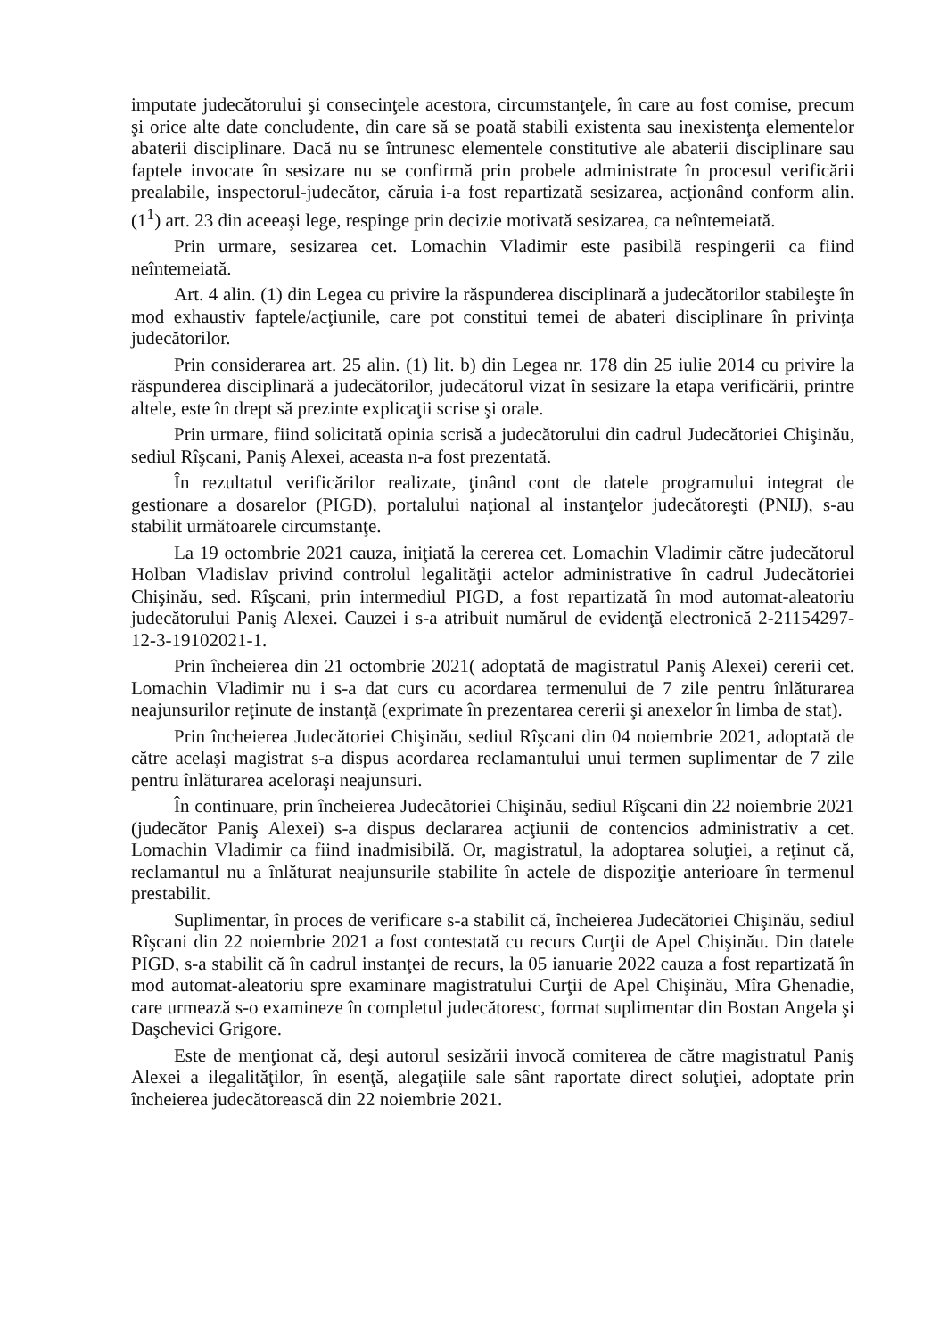imputate judecătorului şi consecinţele acestora, circumstanţele, în care au fost comise, precum şi orice alte date concludente, din care să se poată stabili existenta sau inexistenţa elementelor abaterii disciplinare. Dacă nu se întrunesc elementele constitutive ale abaterii disciplinare sau faptele invocate în sesizare nu se confirmă prin probele administrate în procesul verificării prealabile, inspectorul-judecător, căruia i-a fost repartizată sesizarea, acţionând conform alin. (1<sup>1</sup>) art. 23 din aceeaşi lege, respinge prin decizie motivată sesizarea, ca neîntemeiată.
Prin urmare, sesizarea cet. Lomachin Vladimir este pasibilă respingerii ca fiind neîntemeiată.
Art. 4 alin. (1) din Legea cu privire la răspunderea disciplinară a judecătorilor stabileşte în mod exhaustiv faptele/acţiunile, care pot constitui temei de abateri disciplinare în privinţa judecătorilor.
Prin considerarea art. 25 alin. (1) lit. b) din Legea nr. 178 din 25 iulie 2014 cu privire la răspunderea disciplinară a judecătorilor, judecătorul vizat în sesizare la etapa verificării, printre altele, este în drept să prezinte explicaţii scrise şi orale.
Prin urmare, fiind solicitată opinia scrisă a judecătorului din cadrul Judecătoriei Chişinău, sediul Rîşcani, Paniş Alexei, aceasta n-a fost prezentată.
În rezultatul verificărilor realizate, ţinând cont de datele programului integrat de gestionare a dosarelor (PIGD), portalului naţional al instanţelor judecătoreşti (PNIJ), s-au stabilit următoarele circumstanţe.
La 19 octombrie 2021 cauza, iniţiată la cererea cet. Lomachin Vladimir către judecătorul Holban Vladislav privind controlul legalităţii actelor administrative în cadrul Judecătoriei Chişinău, sed. Rîşcani, prin intermediul PIGD, a fost repartizată în mod automat-aleatoriu judecătorului Paniş Alexei. Cauzei i s-a atribuit numărul de evidenţă electronică 2-21154297-12-3-19102021-1.
Prin încheierea din 21 octombrie 2021( adoptată de magistratul Paniş Alexei) cererii cet. Lomachin Vladimir nu i s-a dat curs cu acordarea termenului de 7 zile pentru înlăturarea neajunsurilor reţinute de instanţă (exprimate în prezentarea cererii şi anexelor în limba de stat).
Prin încheierea Judecătoriei Chişinău, sediul Rîşcani din 04 noiembrie 2021, adoptată de către acelaşi magistrat s-a dispus acordarea reclamantului unui termen suplimentar de 7 zile pentru înlăturarea aceloraşi neajunsuri.
În continuare, prin încheierea Judecătoriei Chişinău, sediul Rîşcani din 22 noiembrie 2021 (judecător Paniş Alexei) s-a dispus declararea acţiunii de contencios administrativ a cet. Lomachin Vladimir ca fiind inadmisibilă. Or, magistratul, la adoptarea soluţiei, a reţinut că, reclamantul nu a înlăturat neajunsurile stabilite în actele de dispoziţie anterioare în termenul prestabilit.
Suplimentar, în proces de verificare s-a stabilit că, încheierea Judecătoriei Chişinău, sediul Rîşcani din 22 noiembrie 2021 a fost contestată cu recurs Curţii de Apel Chişinău. Din datele PIGD, s-a stabilit că în cadrul instanţei de recurs, la 05 ianuarie 2022 cauza a fost repartizată în mod automat-aleatoriu spre examinare magistratului Curţii de Apel Chişinău, Mîra Ghenadie, care urmează s-o examineze în completul judecătoresc, format suplimentar din Bostan Angela şi Daşchevici Grigore.
Este de menţionat că, deşi autorul sesizării invocă comiterea de către magistratul Paniş Alexei a ilegalităţilor, în esenţă, alegaţiile sale sânt raportate direct soluţiei, adoptate prin încheierea judecătorească din 22 noiembrie 2021.